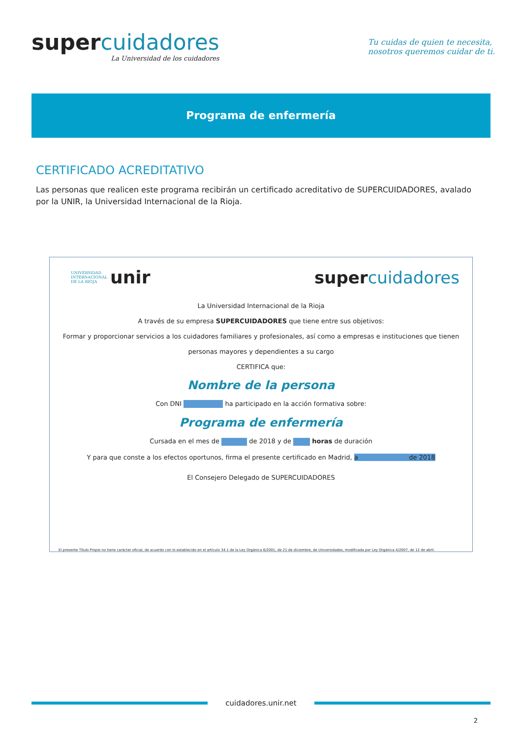supercuidadores
La Universidad de los cuidadores
Tu cuidas de quien te necesita,
nosotros queremos cuidar de ti.
Programa de enfermería
CERTIFICADO ACREDITATIVO
Las personas que realicen este programa recibirán un certificado acreditativo de SUPERCUIDADORES, avalado por la UNIR, la Universidad Internacional de la Rioja.
UNIVERSIDAD
INTERNACIONAL
DE LA RIOJA unir
supercuidadores
La Universidad Internacional de la Rioja
A través de su empresa SUPERCUIDADORES que tiene entre sus objetivos:
Formar y proporcionar servicios a los cuidadores familiares y profesionales, así como a empresas e instituciones que tienen
personas mayores y dependientes a su cargo
CERTIFICA que:
Nombre de la persona
Con DNI ha participado en la acción formativa sobre:
Programa de enfermería
Cursada en el mes de de 2018 y de horas de duración
Y para que conste a los efectos oportunos, firma el presente certificado en Madrid, a de 2018
El Consejero Delegado de SUPERCUIDADORES
El presente Título Propio no tiene carácter oficial, de acuerdo con lo establecido en el artículo 34.1 de la Ley Orgánica 6/2001, de 21 de diciembre, de Universidades, modificada por Ley Orgánica 4/2007, de 12 de abril.
cuidadores.unir.net
2